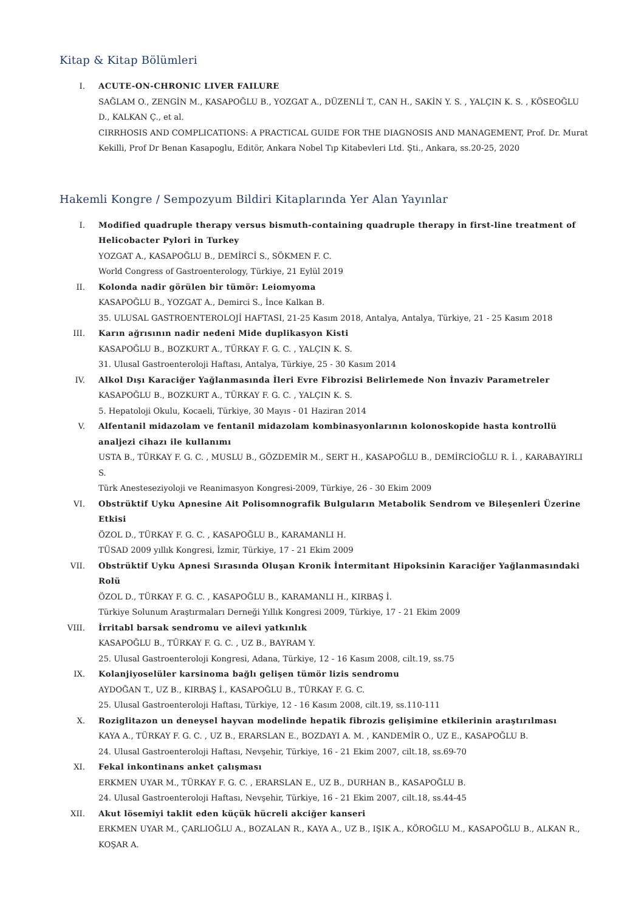Kitap & Kitap Bölümleri
I. ACUTE-ON-CHRONIC LIVER FAILURE
SAĞLAM O., ZENGİN M., KASAPOĞLU B., YOZGAT A., DÜZENLİ T., CAN H., SAKİN Y. S. , YALÇIN K. S. , KÖSEOĞLU D., KALKAN Ç., et al.
CIRRHOSIS AND COMPLICATIONS: A PRACTICAL GUIDE FOR THE DIAGNOSIS AND MANAGEMENT, Prof. Dr. Murat Kekilli, Prof Dr Benan Kasapoglu, Editör, Ankara Nobel Tıp Kitabevleri Ltd. Şti., Ankara, ss.20-25, 2020
Hakemli Kongre / Sempozyum Bildiri Kitaplarında Yer Alan Yayınlar
I. Modified quadruple therapy versus bismuth-containing quadruple therapy in first-line treatment of Helicobacter Pylori in Turkey
YOZGAT A., KASAPOĞLU B., DEMİRCİ S., SÖKMEN F. C.
World Congress of Gastroenterology, Türkiye, 21 Eylül 2019
II. Kolonda nadir görülen bir tümör: Leiomyoma
KASAPOĞLU B., YOZGAT A., Demirci S., İnce Kalkan B.
35. ULUSAL GASTROENTEROLOJİ HAFTASI, 21-25 Kasım 2018, Antalya, Antalya, Türkiye, 21 - 25 Kasım 2018
III. Karın ağrısının nadir nedeni Mide duplikasyon Kisti
KASAPOĞLU B., BOZKURT A., TÜRKAY F. G. C. , YALÇIN K. S.
31. Ulusal Gastroenteroloji Haftası, Antalya, Türkiye, 25 - 30 Kasım 2014
IV. Alkol Dışı Karaciğer Yağlanmasında İleri Evre Fibrozisi Belirlemede Non İnvaziv Parametreler
KASAPOĞLU B., BOZKURT A., TÜRKAY F. G. C. , YALÇIN K. S.
5. Hepatoloji Okulu, Kocaeli, Türkiye, 30 Mayıs - 01 Haziran 2014
V. Alfentanil midazolam ve fentanil midazolam kombinasyonlarının kolonoskopide hasta kontrollü analjezi cihazı ile kullanımı
USTA B., TÜRKAY F. G. C. , MUSLU B., GÖZDEMİR M., SERT H., KASAPOĞLU B., DEMİRCİOĞLU R. İ. , KARABAYIRLI S.
Türk Anesteseziyoloji ve Reanimasyon Kongresi-2009, Türkiye, 26 - 30 Ekim 2009
VI. Obstrüktif Uyku Apnesine Ait Polisomnografik Bulguların Metabolik Sendrom ve Bileşenleri Üzerine Etkisi
ÖZOL D., TÜRKAY F. G. C. , KASAPOĞLU B., KARAMANLI H.
TÜSAD 2009 yıllık Kongresi, İzmir, Türkiye, 17 - 21 Ekim 2009
VII. Obstrüktif Uyku Apnesi Sırasında Oluşan Kronik İntermitant Hipoksinin Karaciğer Yağlanmasındaki Rolü
ÖZOL D., TÜRKAY F. G. C. , KASAPOĞLU B., KARAMANLI H., KIRBAŞ İ.
Türkiye Solunum Araştırmaları Derneği Yıllık Kongresi 2009, Türkiye, 17 - 21 Ekim 2009
VIII. İrritabl barsak sendromu ve ailevi yatkınlık
KASAPOĞLU B., TÜRKAY F. G. C. , UZ B., BAYRAM Y.
25. Ulusal Gastroenteroloji Kongresi, Adana, Türkiye, 12 - 16 Kasım 2008, cilt.19, ss.75
IX. Kolanjiyoselüler karsinoma bağlı gelişen tümör lizis sendromu
AYDOĞAN T., UZ B., KIRBAŞ İ., KASAPOĞLU B., TÜRKAY F. G. C.
25. Ulusal Gastroenteroloji Haftası, Türkiye, 12 - 16 Kasım 2008, cilt.19, ss.110-111
X. Roziglitazon un deneysel hayvan modelinde hepatik fibrozis gelişimine etkilerinin araştırılması
KAYA A., TÜRKAY F. G. C. , UZ B., ERARSLAN E., BOZDAYI A. M. , KANDEMİR O., UZ E., KASAPOĞLU B.
24. Ulusal Gastroenteroloji Haftası, Nevşehir, Türkiye, 16 - 21 Ekim 2007, cilt.18, ss.69-70
XI. Fekal inkontinans anket çalışması
ERKMEN UYAR M., TÜRKAY F. G. C. , ERARSLAN E., UZ B., DURHAN B., KASAPOĞLU B.
24. Ulusal Gastroenteroloji Haftası, Nevşehir, Türkiye, 16 - 21 Ekim 2007, cilt.18, ss.44-45
XII. Akut lösemiyi taklit eden küçük hücreli akciğer kanseri
ERKMEN UYAR M., ÇARLIOĞLU A., BOZALAN R., KAYA A., UZ B., IŞIK A., KÖROĞLU M., KASAPOĞLU B., ALKAN R., KOŞAR A.